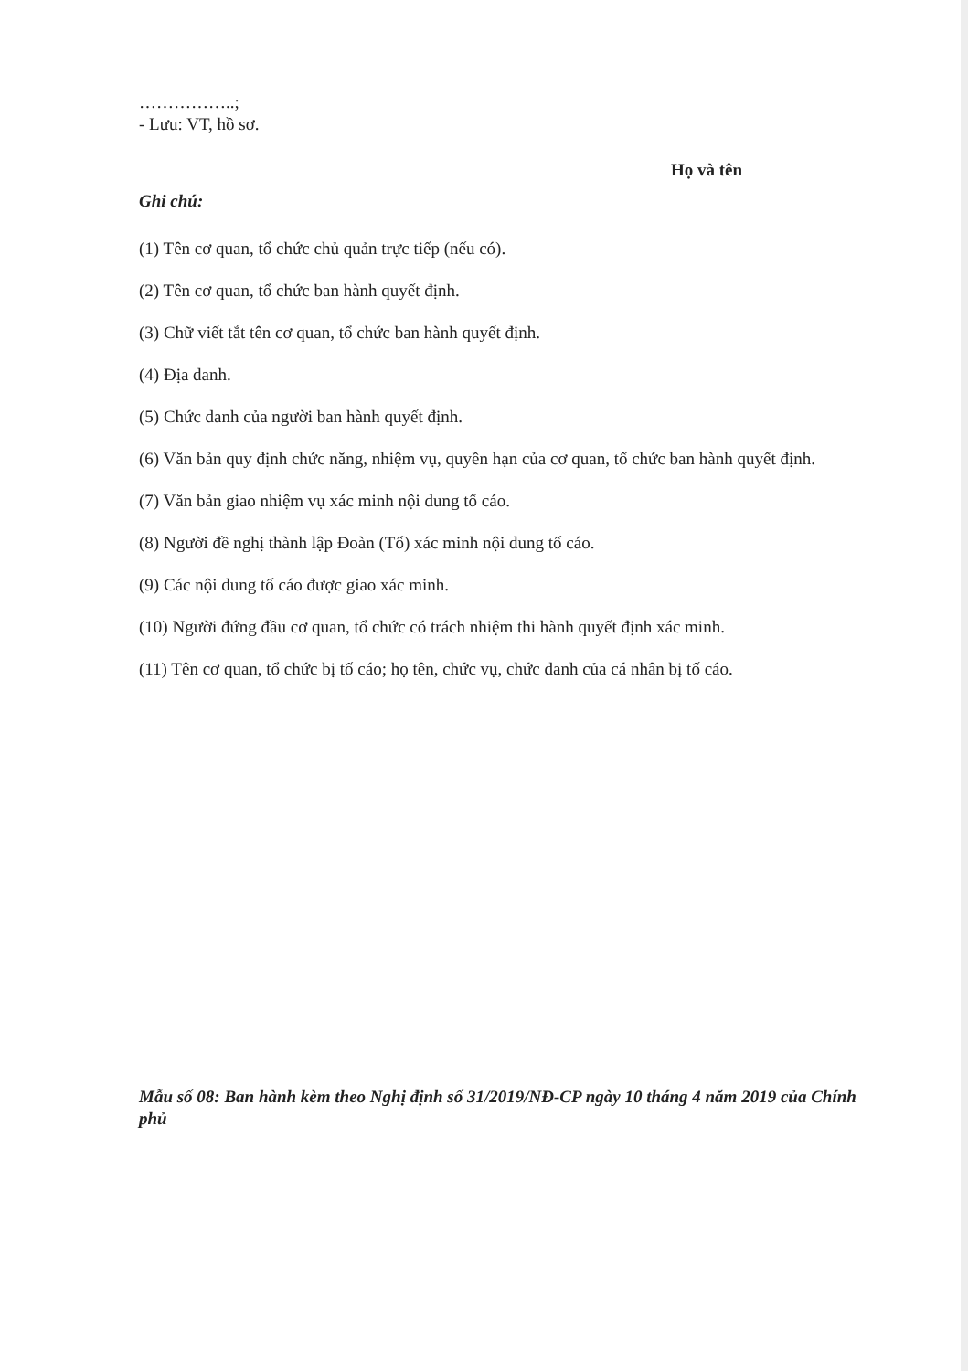……………..;
- Lưu: VT, hồ sơ.
Họ và tên
Ghi chú:
(1) Tên cơ quan, tổ chức chủ quản trực tiếp (nếu có).
(2) Tên cơ quan, tổ chức ban hành quyết định.
(3) Chữ viết tắt tên cơ quan, tổ chức ban hành quyết định.
(4) Địa danh.
(5) Chức danh của người ban hành quyết định.
(6) Văn bản quy định chức năng, nhiệm vụ, quyền hạn của cơ quan, tổ chức ban hành quyết định.
(7) Văn bản giao nhiệm vụ xác minh nội dung tố cáo.
(8) Người đề nghị thành lập Đoàn (Tổ) xác minh nội dung tố cáo.
(9) Các nội dung tố cáo được giao xác minh.
(10) Người đứng đầu cơ quan, tổ chức có trách nhiệm thi hành quyết định xác minh.
(11) Tên cơ quan, tổ chức bị tố cáo; họ tên, chức vụ, chức danh của cá nhân bị tố cáo.
Mẫu số 08: Ban hành kèm theo Nghị định số 31/2019/NĐ-CP ngày 10 tháng 4 năm 2019 của Chính phủ